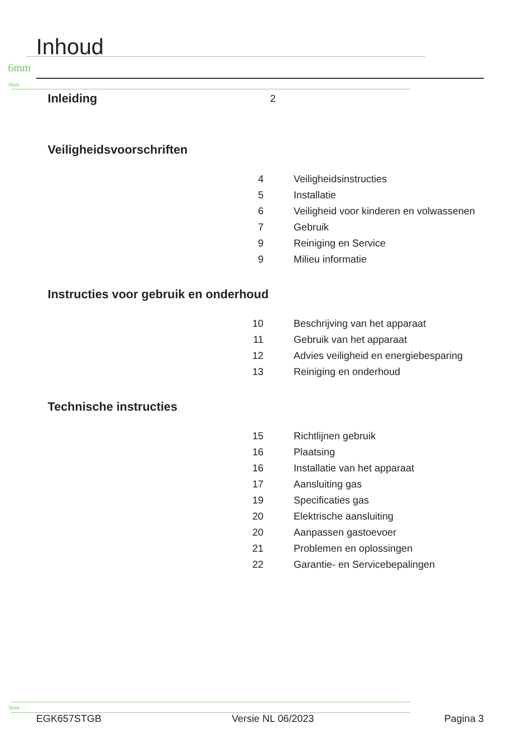Inhoud
6mm
3mm
Inleiding
2
Veiligheidsvoorschriften
4 Veiligheidsinstructies
5 Installatie
6 Veiligheid voor kinderen en volwassenen
7 Gebruik
9 Reiniging en Service
9 Milieu informatie
Instructies voor gebruik en onderhoud
10 Beschrijving van het apparaat
11 Gebruik van het apparaat
12 Advies veiligheid en energiebesparing
13 Reiniging en onderhoud
Technische instructies
15 Richtlijnen gebruik
16 Plaatsing
16 Installatie van het apparaat
17 Aansluiting gas
19 Specificaties gas
20 Elektrische aansluiting
20 Aanpassen gastoevoer
21 Problemen en oplossingen
22 Garantie- en Servicebepalingen
3mm
EGK657STGB Versie NL 06/2023 Pagina 3